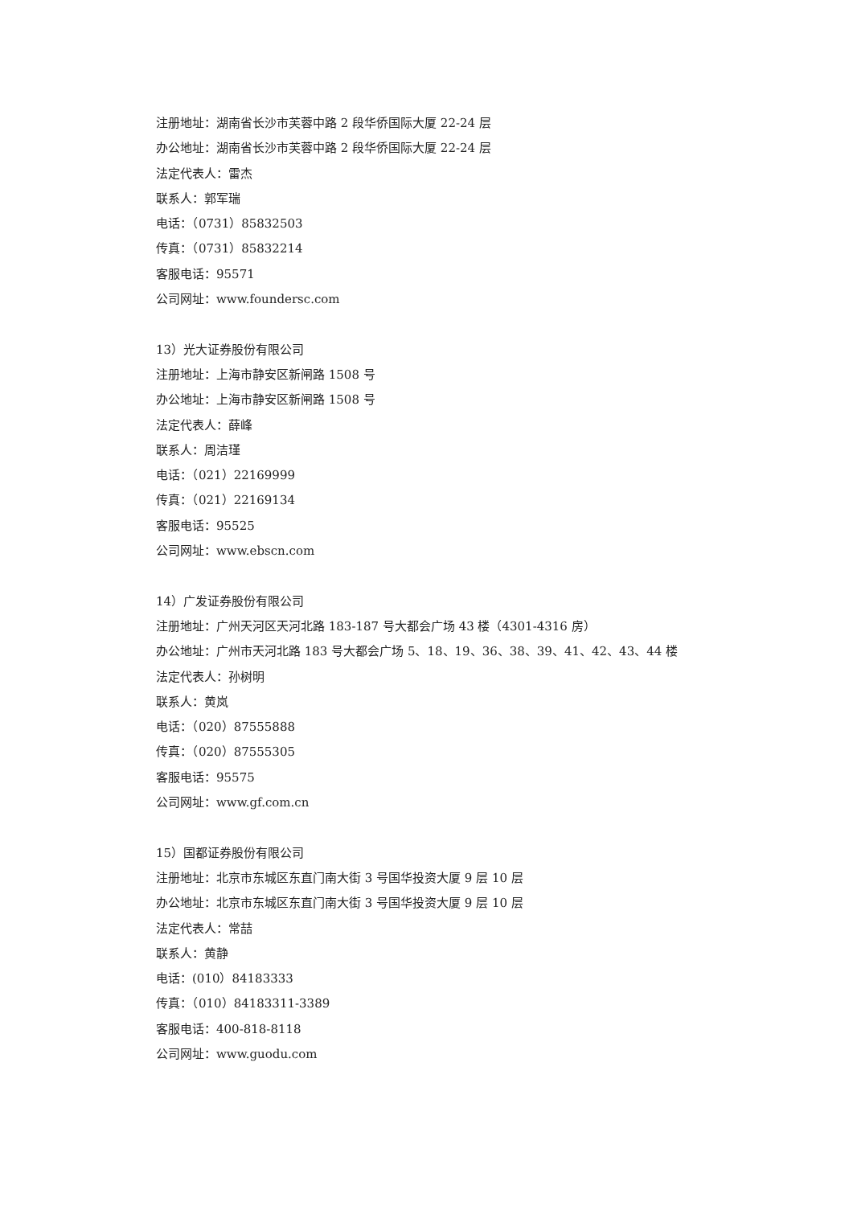注册地址：湖南省长沙市芙蓉中路 2 段华侨国际大厦 22-24 层
办公地址：湖南省长沙市芙蓉中路 2 段华侨国际大厦 22-24 层
法定代表人：雷杰
联系人：郭军瑞
电话：（0731）85832503
传真：（0731）85832214
客服电话：95571
公司网址：www.foundersc.com
13）光大证券股份有限公司
注册地址：上海市静安区新闸路 1508 号
办公地址：上海市静安区新闸路 1508 号
法定代表人：薛峰
联系人：周洁瑾
电话：（021）22169999
传真：（021）22169134
客服电话：95525
公司网址：www.ebscn.com
14）广发证券股份有限公司
注册地址：广州天河区天河北路 183-187 号大都会广场 43 楼（4301-4316 房）
办公地址：广州市天河北路 183 号大都会广场 5、18、19、36、38、39、41、42、43、44 楼
法定代表人：孙树明
联系人：黄岚
电话：（020）87555888
传真：（020）87555305
客服电话：95575
公司网址：www.gf.com.cn
15）国都证券股份有限公司
注册地址：北京市东城区东直门南大街 3 号国华投资大厦 9 层 10 层
办公地址：北京市东城区东直门南大街 3 号国华投资大厦 9 层 10 层
法定代表人：常喆
联系人：黄静
电话：(010）84183333
传真：（010）84183311-3389
客服电话：400-818-8118
公司网址：www.guodu.com